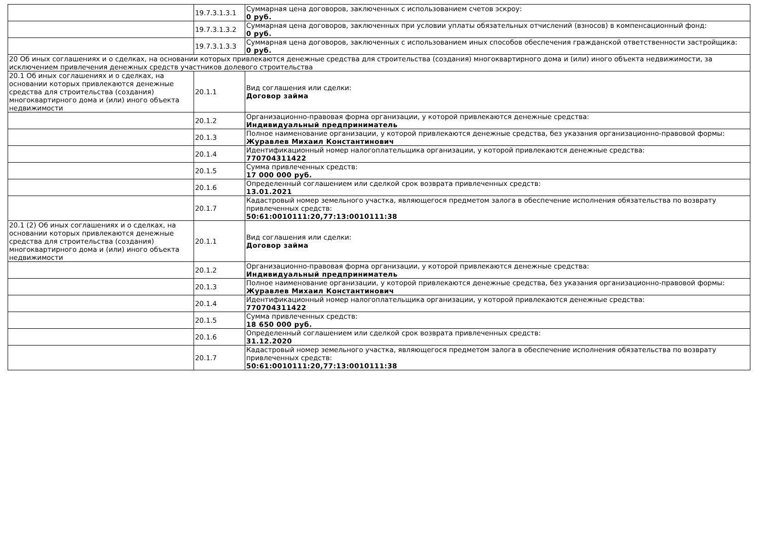| | 19.7.3.1.3.1 | Суммарная цена договоров, заключенных с использованием счетов эскроу: 0 руб. |
| | 19.7.3.1.3.2 | Суммарная цена договоров, заключенных при условии уплаты обязательных отчислений (взносов) в компенсационный фонд: 0 руб. |
| | 19.7.3.1.3.3 | Суммарная цена договоров, заключенных с использованием иных способов обеспечения гражданской ответственности застройщика: 0 руб. |
| 20 Об иных соглашениях и о сделках, на основании которых привлекаются денежные средства для строительства (создания) многоквартирного дома и (или) иного объекта недвижимости, за исключением привлечения денежных средств участников долевого строительства | | |
| 20.1 Об иных соглашениях и о сделках, на основании которых привлекаются денежные средства для строительства (создания) многоквартирного дома и (или) иного объекта недвижимости | 20.1.1 | Вид соглашения или сделки: Договор займа |
| | 20.1.2 | Организационно-правовая форма организации, у которой привлекаются денежные средства: Индивидуальный предприниматель |
| | 20.1.3 | Полное наименование организации, у которой привлекаются денежные средства, без указания организационно-правовой формы: Журавлев Михаил Константинович |
| | 20.1.4 | Идентификационный номер налогоплательщика организации, у которой привлекаются денежные средства: 770704311422 |
| | 20.1.5 | Сумма привлеченных средств: 17 000 000 руб. |
| | 20.1.6 | Определенный соглашением или сделкой срок возврата привлеченных средств: 13.01.2021 |
| | 20.1.7 | Кадастровый номер земельного участка, являющегося предметом залога в обеспечение исполнения обязательства по возврату привлеченных средств: 50:61:0010111:20,77:13:0010111:38 |
| 20.1 (2) Об иных соглашениях и о сделках, на основании которых привлекаются денежные средства для строительства (создания) многоквартирного дома и (или) иного объекта недвижимости | 20.1.1 | Вид соглашения или сделки: Договор займа |
| | 20.1.2 | Организационно-правовая форма организации, у которой привлекаются денежные средства: Индивидуальный предприниматель |
| | 20.1.3 | Полное наименование организации, у которой привлекаются денежные средства, без указания организационно-правовой формы: Журавлев Михаил Константинович |
| | 20.1.4 | Идентификационный номер налогоплательщика организации, у которой привлекаются денежные средства: 770704311422 |
| | 20.1.5 | Сумма привлеченных средств: 18 650 000 руб. |
| | 20.1.6 | Определенный соглашением или сделкой срок возврата привлеченных средств: 31.12.2020 |
| | 20.1.7 | Кадастровый номер земельного участка, являющегося предметом залога в обеспечение исполнения обязательства по возврату привлеченных средств: 50:61:0010111:20,77:13:0010111:38 |